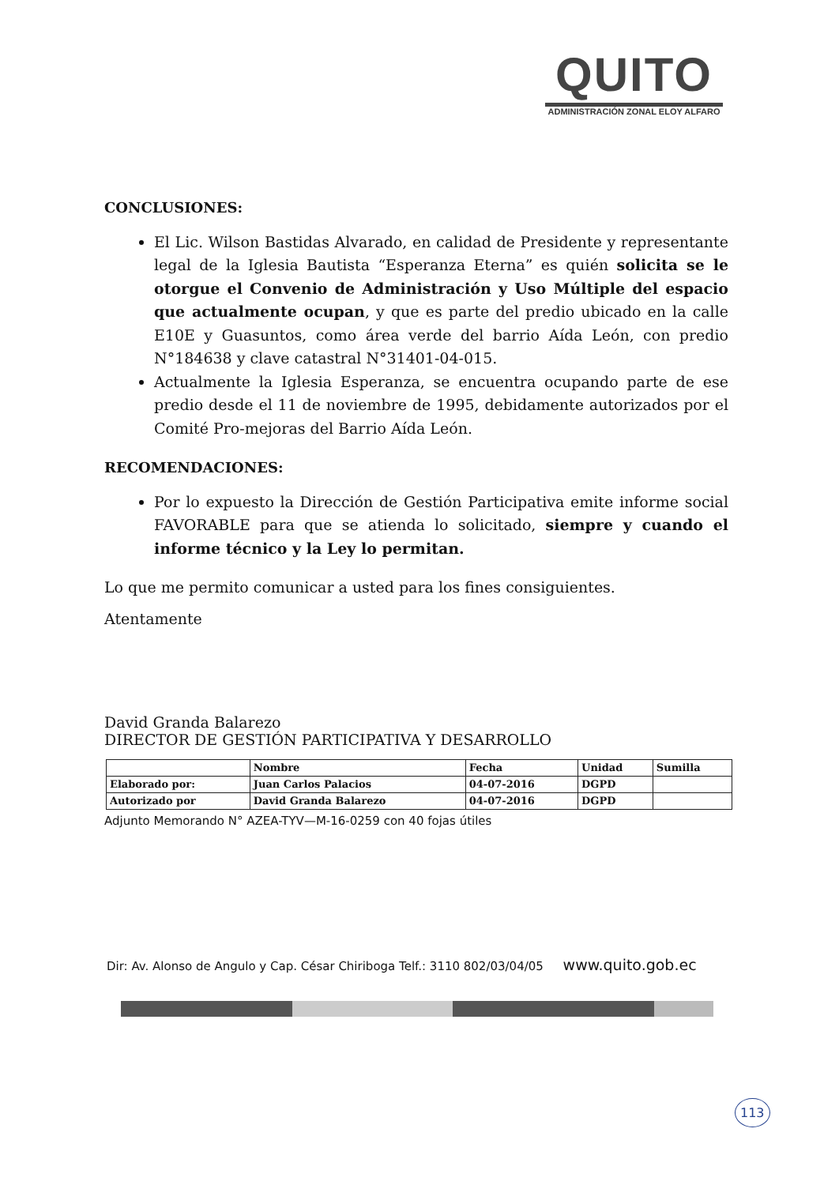QUITO
ADMINISTRACIÓN ZONAL ELOY ALFARO
CONCLUSIONES:
El Lic. Wilson Bastidas Alvarado, en calidad de Presidente y representante legal de la Iglesia Bautista “Esperanza Eterna” es quién solicita se le otorgue el Convenio de Administración y Uso Múltiple del espacio que actualmente ocupan, y que es parte del predio ubicado en la calle E10E y Guasuntos, como área verde del barrio Aída León, con predio N°184638 y clave catastral N°31401-04-015.
Actualmente la Iglesia Esperanza, se encuentra ocupando parte de ese predio desde el 11 de noviembre de 1995, debidamente autorizados por el Comité Pro-mejoras del Barrio Aída León.
RECOMENDACIONES:
Por lo expuesto la Dirección de Gestión Participativa emite informe social FAVORABLE para que se atienda lo solicitado, siempre y cuando el informe técnico y la Ley lo permitan.
Lo que me permito comunicar a usted para los fines consiguientes.
Atentamente
David Granda Balarezo
DIRECTOR DE GESTIÓN PARTICIPATIVA Y DESARROLLO
| | Nombre | Fecha | Unidad | Sumilla |
| Elaborado por: | Juan Carlos Palacios | 04-07-2016 | DGPD | |
| Autorizado por | David Granda Balarezo | 04-07-2016 | DGPD | |
Adjunto Memorando N° AZEA-TYV—M-16-0259 con 40 fojas útiles
Dir: Av. Alonso de Angulo y Cap. César Chiriboga Telf.: 3110 802/03/04/05 www.quito.gob.ec
113